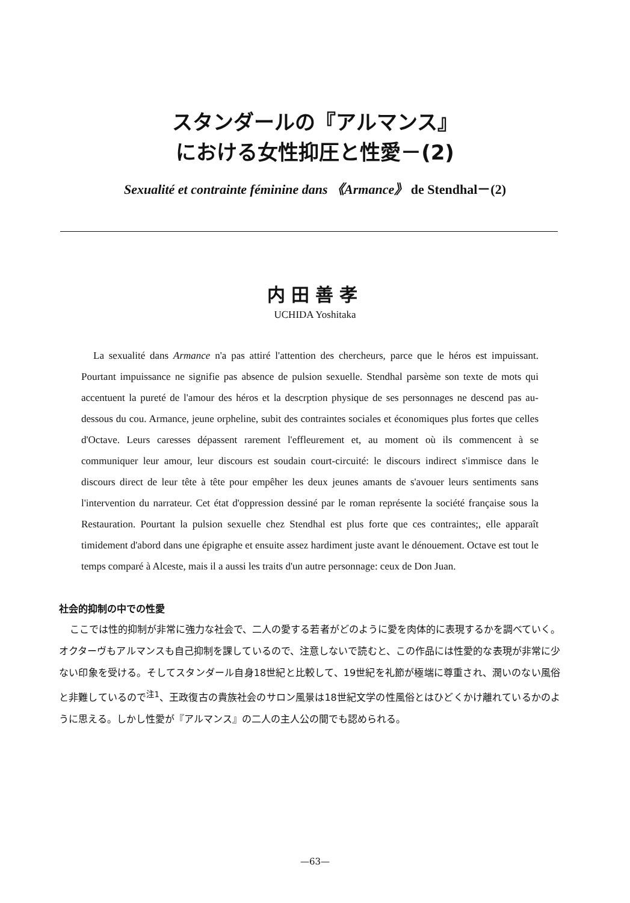スタンダールの『アルマンス』
における女性抑圧と性愛－(2)
Sexualité et contrainte féminine dans 《Armance》 de Stendhal－(2)
内田善孝
UCHIDA Yoshitaka
La sexualité dans Armance n'a pas attiré l'attention des chercheurs, parce que le héros est impuissant. Pourtant impuissance ne signifie pas absence de pulsion sexuelle. Stendhal parsème son texte de mots qui accentuent la pureté de l'amour des héros et la descrption physique de ses personnages ne descend pas au-dessous du cou. Armance, jeune orpheline, subit des contraintes sociales et économiques plus fortes que celles d'Octave. Leurs caresses dépassent rarement l'effleurement et, au moment où ils commencent à se communiquer leur amour, leur discours est soudain court-circuité: le discours indirect s'immisce dans le discours direct de leur tête à tête pour empêher les deux jeunes amants de s'avouer leurs sentiments sans l'intervention du narrateur. Cet état d'oppression dessiné par le roman représente la société française sous la Restauration. Pourtant la pulsion sexuelle chez Stendhal est plus forte que ces contraintes;, elle apparaît timidement d'abord dans une épigraphe et ensuite assez hardiment juste avant le dénouement. Octave est tout le temps comparé à Alceste, mais il a aussi les traits d'un autre personnage: ceux de Don Juan.
社会的抑制の中での性愛
ここでは性的抑制が非常に強力な社会で、二人の愛する若者がどのように愛を肉体的に表現するかを調べていく。オクターヴもアルマンスも自己抑制を課しているので、注意しないで読むと、この作品には性愛的な表現が非常に少ない印象を受ける。そしてスタンダール自身18世紀と比較して、19世紀を礼節が極端に尊重され、潤いのない風俗と非難しているので<sup>注1</sup>、王政復古の貴族社会のサロン風景は18世紀文学の性風俗とはひどくかけ離れているかのように思える。しかし性愛が『アルマンス』の二人の主人公の間でも認められる。
—63—